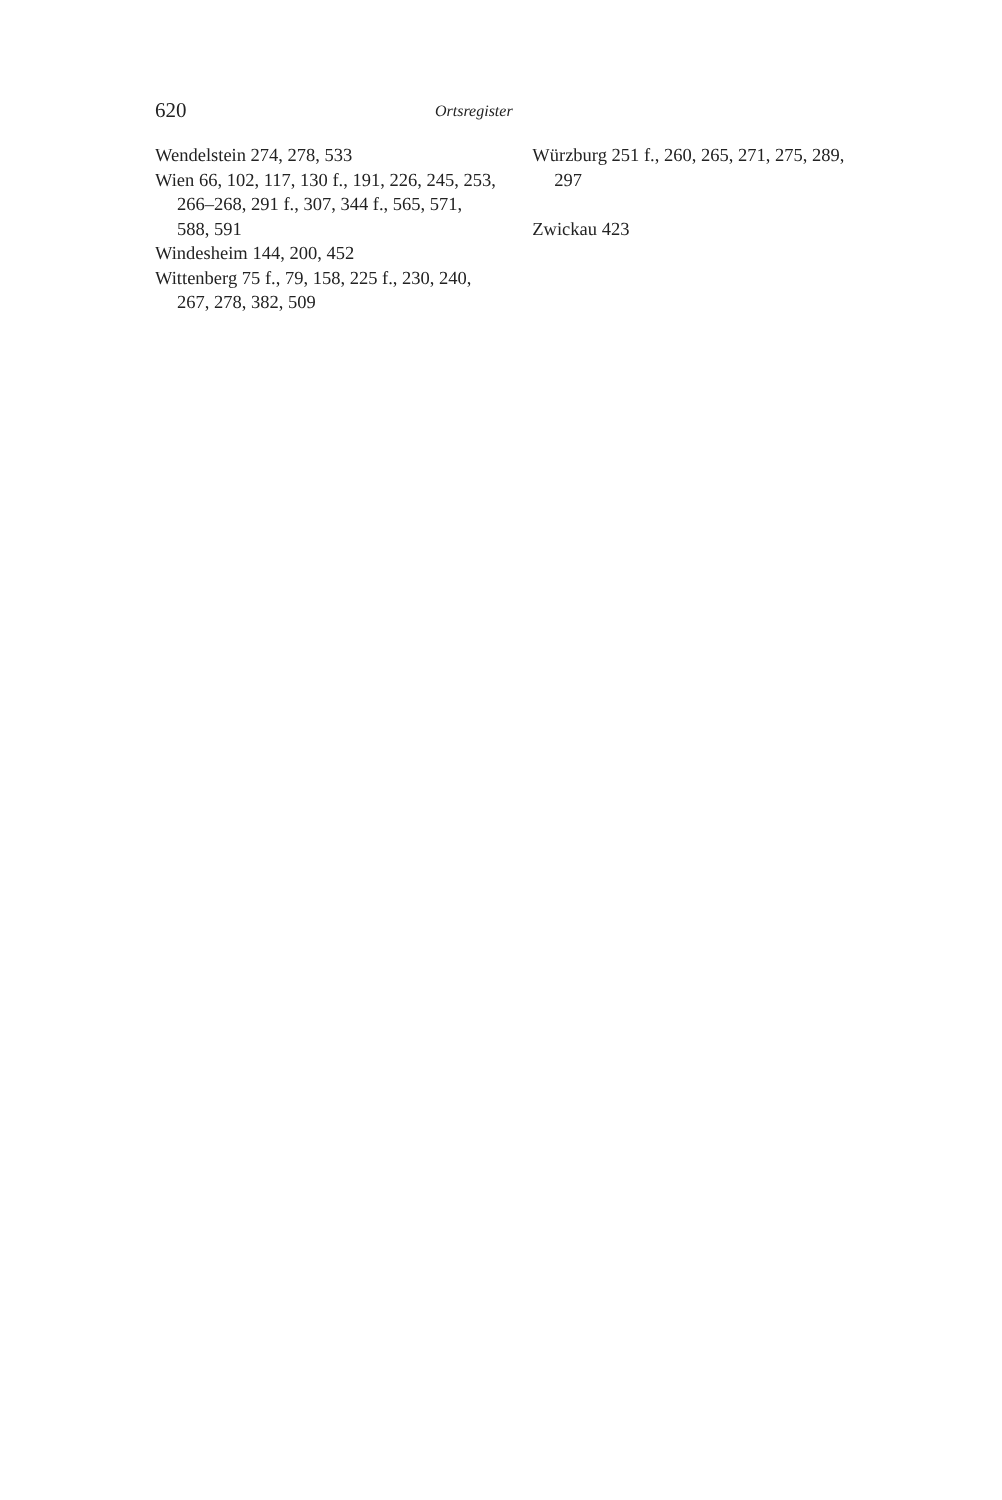620
Ortsregister
Wendelstein 274, 278, 533
Wien 66, 102, 117, 130 f., 191, 226, 245, 253, 266–268, 291 f., 307, 344 f., 565, 571, 588, 591
Windesheim 144, 200, 452
Wittenberg 75 f., 79, 158, 225 f., 230, 240, 267, 278, 382, 509
Würzburg 251 f., 260, 265, 271, 275, 289, 297
Zwickau 423